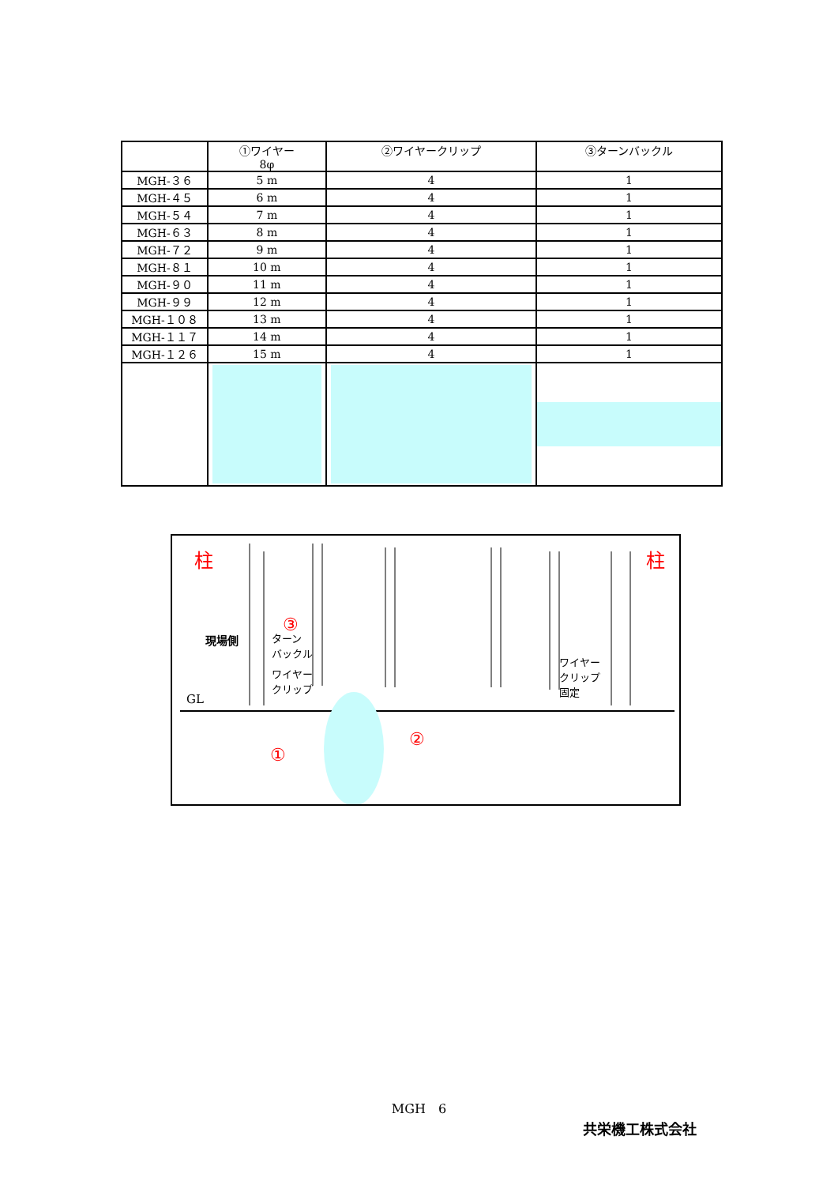| | ①ワイヤー 8φ | ②ワイヤークリップ | ③ターンバックル |
| --- | --- | --- | --- |
| MGH-３６ | 5 m | 4 | 1 |
| MGH-４５ | 6 m | 4 | 1 |
| MGH-５４ | 7 m | 4 | 1 |
| MGH-６３ | 8 m | 4 | 1 |
| MGH-７２ | 9 m | 4 | 1 |
| MGH-８１ | 10 m | 4 | 1 |
| MGH-９０ | 11 m | 4 | 1 |
| MGH-９９ | 12 m | 4 | 1 |
| MGH-１０８ | 13 m | 4 | 1 |
| MGH-１１７ | 14 m | 4 | 1 |
| MGH-１２６ | 15 m | 4 | 1 |
柱 柱
③
ターン
バックル
現場側
ワイヤー
クリップ
GL
ワイヤー
クリップ
固定
②
①
MGH　6
共栄機工株式会社